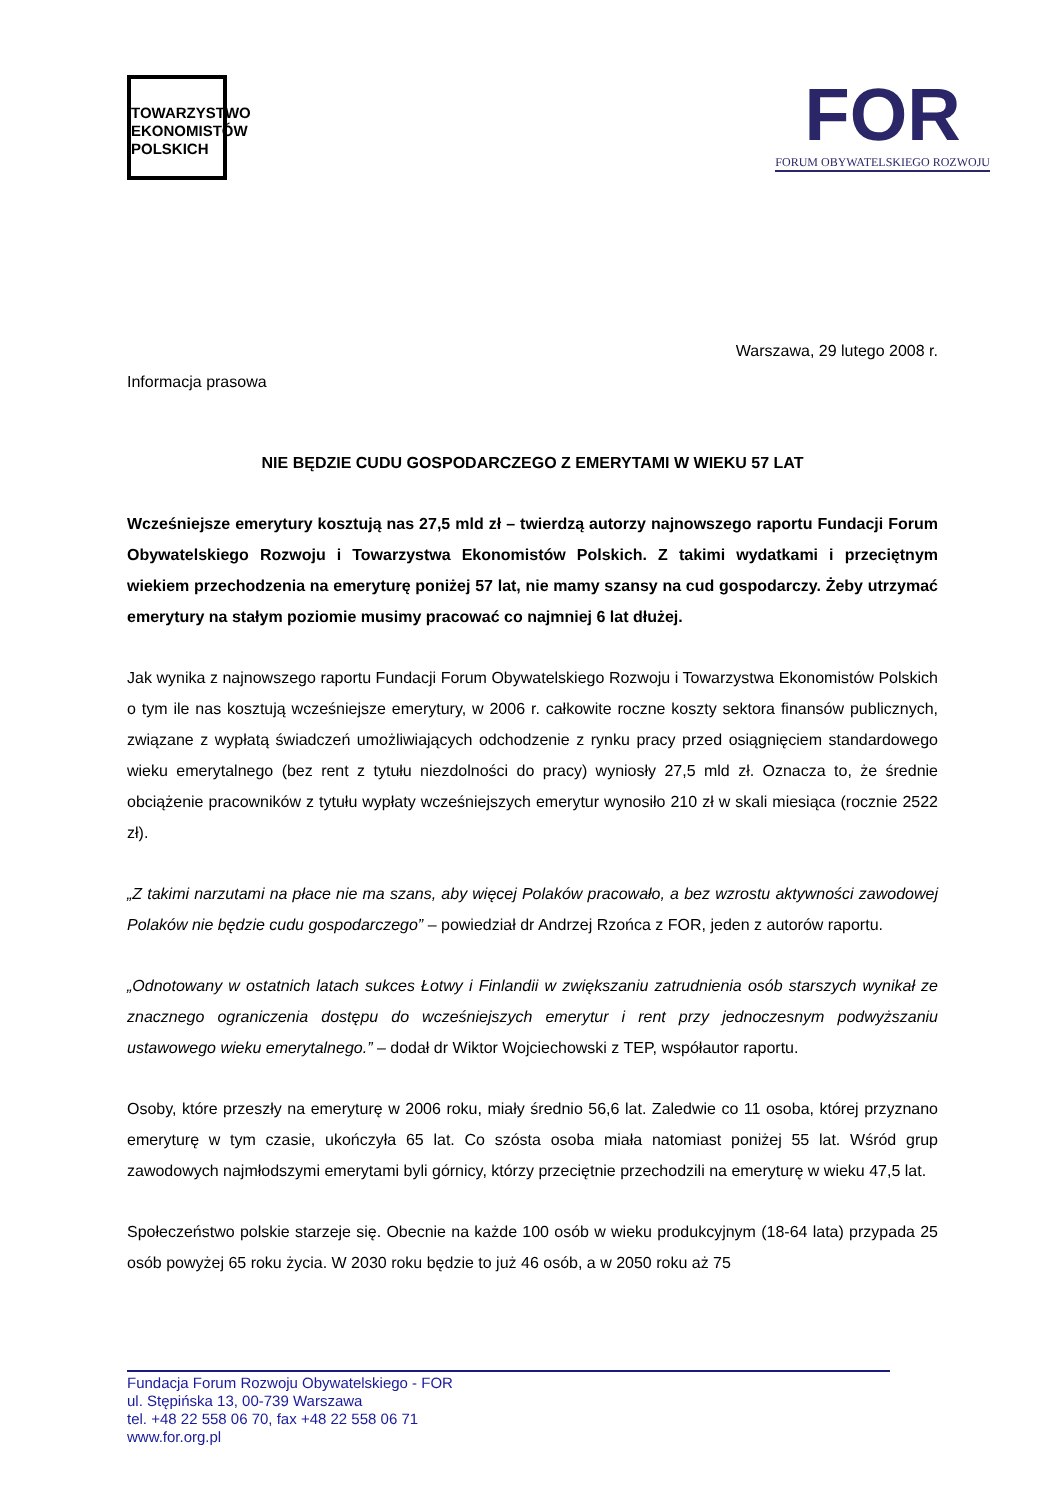TOWARZYSTWO
EKONOMISTÓW
POLSKICH
FOR
FORUM OBYWATELSKIEGO ROZWOJU
Warszawa, 29 lutego 2008 r.
Informacja prasowa
NIE BĘDZIE CUDU GOSPODARCZEGO Z EMERYTAMI W WIEKU 57 LAT
Wcześniejsze emerytury kosztują nas 27,5 mld zł – twierdzą autorzy najnowszego raportu Fundacji Forum Obywatelskiego Rozwoju i Towarzystwa Ekonomistów Polskich. Z takimi wydatkami i przeciętnym wiekiem przechodzenia na emeryturę poniżej 57 lat, nie mamy szansy na cud gospodarczy. Żeby utrzymać emerytury na stałym poziomie musimy pracować co najmniej 6 lat dłużej.
Jak wynika z najnowszego raportu Fundacji Forum Obywatelskiego Rozwoju i Towarzystwa Ekonomistów Polskich o tym ile nas kosztują wcześniejsze emerytury, w 2006 r. całkowite roczne koszty sektora finansów publicznych, związane z wypłatą świadczeń umożliwiających odchodzenie z rynku pracy przed osiągnięciem standardowego wieku emerytalnego (bez rent z tytułu niezdolności do pracy) wyniosły 27,5 mld zł. Oznacza to, że średnie obciążenie pracowników z tytułu wypłaty wcześniejszych emerytur wynosiło 210 zł w skali miesiąca (rocznie 2522 zł).
„Z takimi narzutami na płace nie ma szans, aby więcej Polaków pracowało, a bez wzrostu aktywności zawodowej Polaków nie będzie cudu gospodarczego” – powiedział dr Andrzej Rzońca z FOR, jeden z autorów raportu.
„Odnotowany w ostatnich latach sukces Łotwy i Finlandii w zwiększaniu zatrudnienia osób starszych wynikał ze znacznego ograniczenia dostępu do wcześniejszych emerytur i rent przy jednoczesnym podwyższaniu ustawowego wieku emerytalnego.” – dodał dr Wiktor Wojciechowski z TEP, współautor raportu.
Osoby, które przeszły na emeryturę w 2006 roku, miały średnio 56,6 lat. Zaledwie co 11 osoba, której przyznano emeryturę w tym czasie, ukończyła 65 lat. Co szósta osoba miała natomiast poniżej 55 lat. Wśród grup zawodowych najmłodszymi emerytami byli górnicy, którzy przeciętnie przechodzili na emeryturę w wieku 47,5 lat.
Społeczeństwo polskie starzeje się. Obecnie na każde 100 osób w wieku produkcyjnym (18-64 lata) przypada 25 osób powyżej 65 roku życia. W 2030 roku będzie to już 46 osób, a w 2050 roku aż 75
Fundacja Forum Rozwoju Obywatelskiego - FOR
ul. Stępińska 13, 00-739 Warszawa
tel. +48 22 558 06 70, fax +48 22 558 06 71
www.for.org.pl